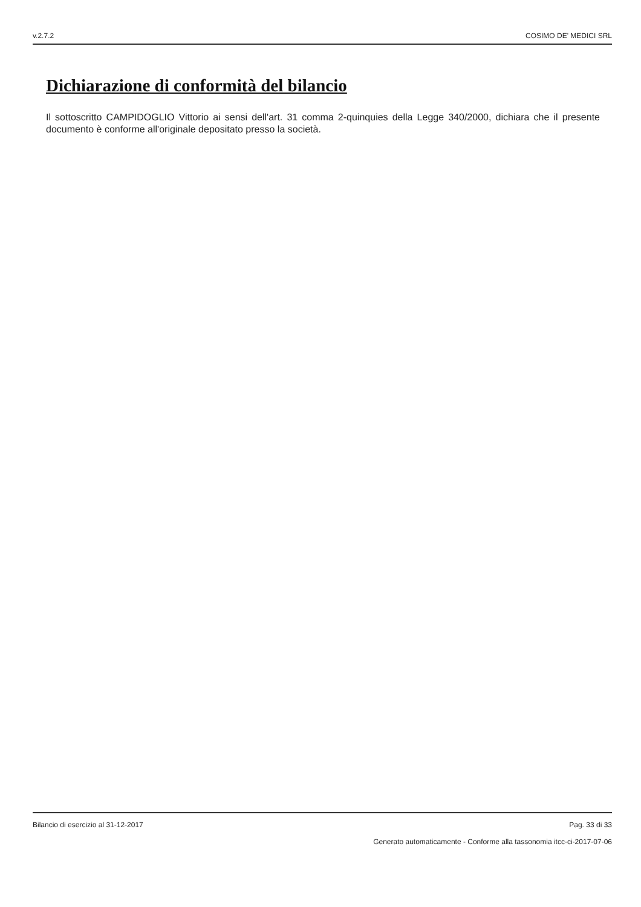v.2.7.2 COSIMO DE' MEDICI SRL
Dichiarazione di conformità del bilancio
Il sottoscritto CAMPIDOGLIO Vittorio ai sensi dell'art. 31 comma 2-quinquies della Legge 340/2000, dichiara che il presente documento è conforme all'originale depositato presso la società.
Bilancio di esercizio al 31-12-2017 Pag. 33 di 33
Generato automaticamente - Conforme alla tassonomia itcc-ci-2017-07-06